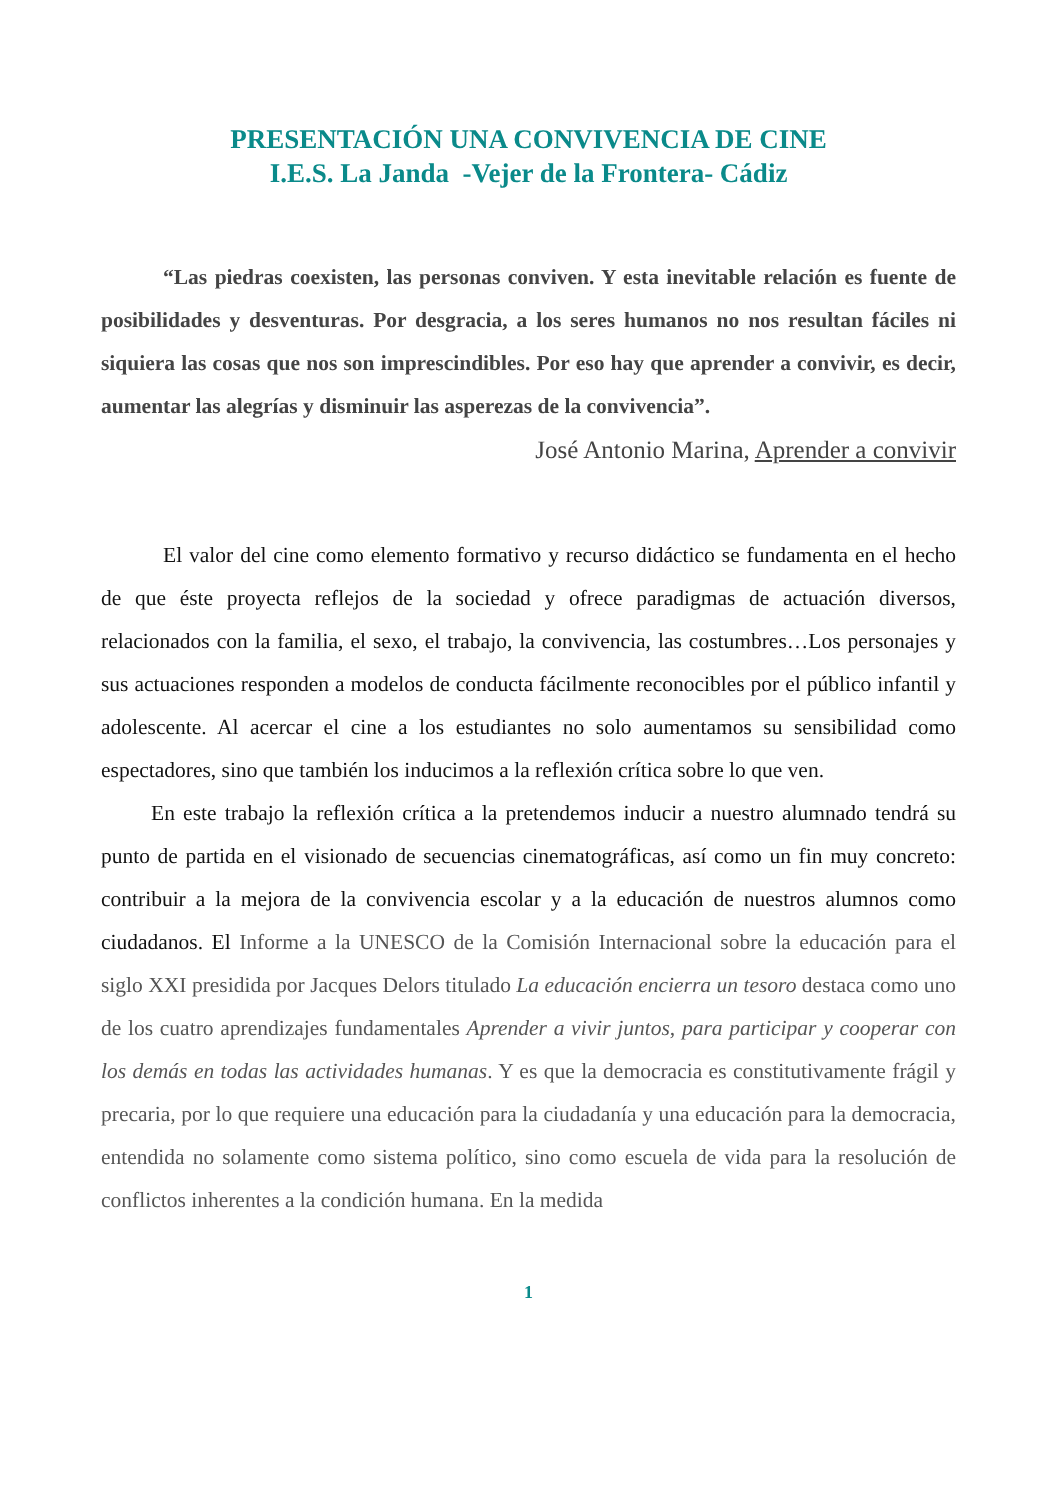PRESENTACIÓN UNA CONVIVENCIA DE CINE
I.E.S. La Janda -Vejer de la Frontera- Cádiz
“Las piedras coexisten, las personas conviven. Y esta inevitable relación es fuente de posibilidades y desventuras. Por desgracia, a los seres humanos no nos resultan fáciles ni siquiera las cosas que nos son imprescindibles. Por eso hay que aprender a convivir, es decir, aumentar las alegrías y disminuir las asperezas de la convivencia”.
José Antonio Marina, Aprender a convivir
El valor del cine como elemento formativo y recurso didáctico se fundamenta en el hecho de que éste proyecta reflejos de la sociedad y ofrece paradigmas de actuación diversos, relacionados con la familia, el sexo, el trabajo, la convivencia, las costumbres…Los personajes y sus actuaciones responden a modelos de conducta fácilmente reconocibles por el público infantil y adolescente. Al acercar el cine a los estudiantes no solo aumentamos su sensibilidad como espectadores, sino que también los inducimos a la reflexión crítica sobre lo que ven.
En este trabajo la reflexión crítica a la pretendemos inducir a nuestro alumnado tendrá su punto de partida en el visionado de secuencias cinematográficas, así como un fin muy concreto: contribuir a la mejora de la convivencia escolar y a la educación de nuestros alumnos como ciudadanos. El Informe a la UNESCO de la Comisión Internacional sobre la educación para el siglo XXI presidida por Jacques Delors titulado La educación encierra un tesoro destaca como uno de los cuatro aprendizajes fundamentales Aprender a vivir juntos, para participar y cooperar con los demás en todas las actividades humanas. Y es que la democracia es constitutivamente frágil y precaria, por lo que requiere una educación para la ciudadanía y una educación para la democracia, entendida no solamente como sistema político, sino como escuela de vida para la resolución de conflictos inherentes a la condición humana. En la medida
1